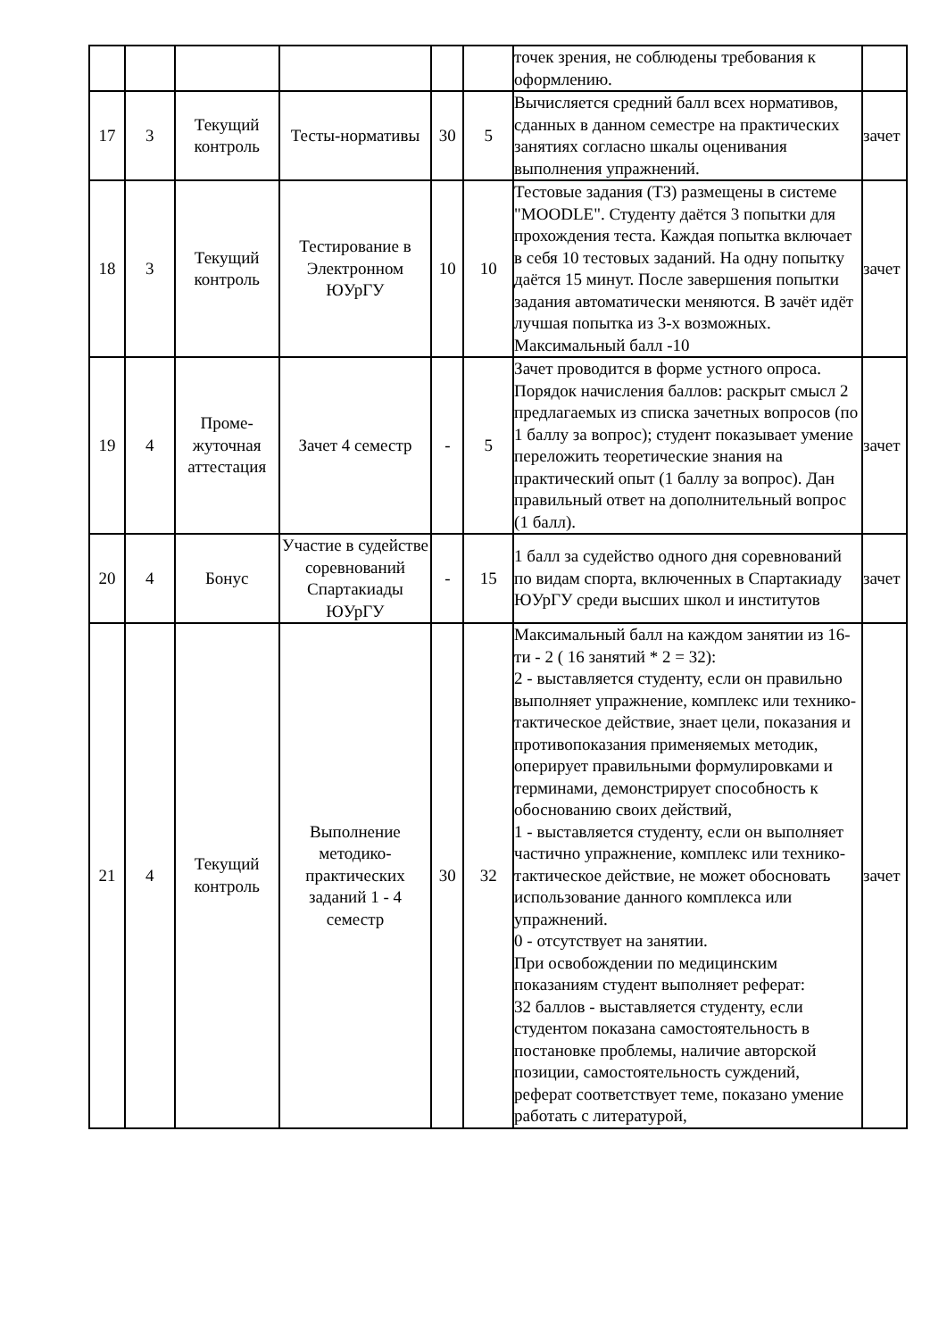| | | | | | | точек зрения, не соблюдены требования к оформлению. | |
| 17 | 3 | Текущий контроль | Тесты-нормативы | 30 | 5 | Вычисляется средний балл всех нормативов, сданных в данном семестре на практических занятиях согласно шкалы оценивания выполнения упражнений. | зачет |
| 18 | 3 | Текущий контроль | Тестирование в Электронном ЮУрГУ | 10 | 10 | Тестовые задания (ТЗ) размещены в системе "MOODLE". Студенту даётся 3 попытки для прохождения теста. Каждая попытка включает в себя 10 тестовых заданий. На одну попытку даётся 15 минут. После завершения попытки задания автоматически меняются. В зачёт идёт лучшая попытка из 3-х возможных. Максимальный балл -10 | зачет |
| 19 | 4 | Проме- жуточная аттестация | Зачет 4 семестр | - | 5 | Зачет проводится в форме устного опроса. Порядок начисления баллов: раскрыт смысл 2 предлагаемых из списка зачетных вопросов (по 1 баллу за вопрос); студент показывает умение переложить теоретические знания на практический опыт (1 баллу за вопрос). Дан правильный ответ на дополнительный вопрос (1 балл). | зачет |
| 20 | 4 | Бонус | Участие в судействе соревнований Спартакиады ЮУрГУ | - | 15 | 1 балл за судейство одного дня соревнований по видам спорта, включенных в Спартакиаду ЮУрГУ среди высших школ и институтов | зачет |
| 21 | 4 | Текущий контроль | Выполнение методико-практических заданий 1 - 4 семестр | 30 | 32 | Максимальный балл на каждом занятии из 16-ти - 2 ( 16 занятий * 2 = 32): 2 - выставляется студенту, если он правильно выполняет упражнение, комплекс или технико-тактическое действие, знает цели, показания и противопоказания применяемых методик, оперирует правильными формулировками и терминами, демонстрирует способность к обоснованию своих действий, 1 - выставляется студенту, если он выполняет частично упражнение, комплекс или технико-тактическое действие, не может обосновать использование данного комплекса или упражнений. 0 - отсутствует на занятии. При освобождении по медицинским показаниям студент выполняет реферат: 32 баллов - выставляется студенту, если студентом показана самостоятельность в постановке проблемы, наличие авторской позиции, самостоятельность суждений, реферат соответствует теме, показано умение работать с литературой, | зачет |